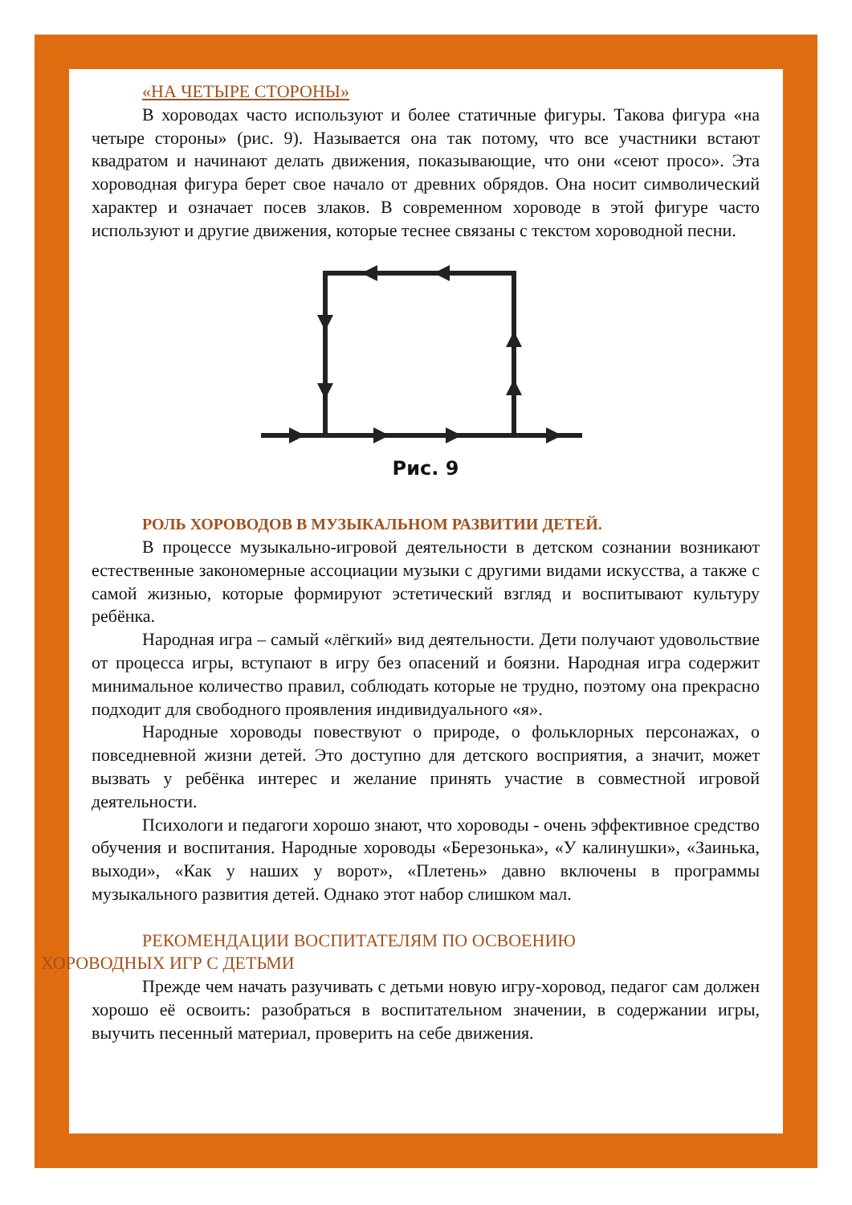«НА ЧЕТЫРЕ СТОРОНЫ»
В хороводах часто используют и более статичные фигуры. Такова фигура «на четыре стороны» (рис. 9). Называется она так потому, что все участники встают квадратом и начинают делать движения, показывающие, что они «сеют просо». Эта хороводная фигура берет свое начало от древних обрядов. Она носит символический характер и означает посев злаков. В современном хороводе в этой фигуре часто используют и другие движения, которые теснее связаны с текстом хороводной песни.
Рис. 9
РОЛЬ ХОРОВОДОВ В МУЗЫКАЛЬНОМ РАЗВИТИИ ДЕТЕЙ.
В процессе музыкально-игровой деятельности в детском сознании возникают естественные закономерные ассоциации музыки с другими видами искусства, а также с самой жизнью, которые формируют эстетический взгляд и воспитывают культуру ребёнка.
Народная игра – самый «лёгкий» вид деятельности. Дети получают удовольствие от процесса игры, вступают в игру без опасений и боязни. Народная игра содержит минимальное количество правил, соблюдать которые не трудно, поэтому она прекрасно подходит для свободного проявления индивидуального «я».
Народные хороводы повествуют о природе, о фольклорных персонажах, о повседневной жизни детей. Это доступно для детского восприятия, а значит, может вызвать у ребёнка интерес и желание принять участие в совместной игровой деятельности.
Психологи и педагоги хорошо знают, что хороводы - очень эффективное средство обучения и воспитания. Народные хороводы «Березонька», «У калинушки», «Заинька, выходи», «Как у наших у ворот», «Плетень» давно включены в программы музыкального развития детей. Однако этот набор слишком мал.
РЕКОМЕНДАЦИИ ВОСПИТАТЕЛЯМ ПО ОСВОЕНИЮ
ХОРОВОДНЫХ ИГР С ДЕТЬМИ
Прежде чем начать разучивать с детьми новую игру-хоровод, педагог сам должен хорошо её освоить: разобраться в воспитательном значении, в содержании игры, выучить песенный материал, проверить на себе движения.